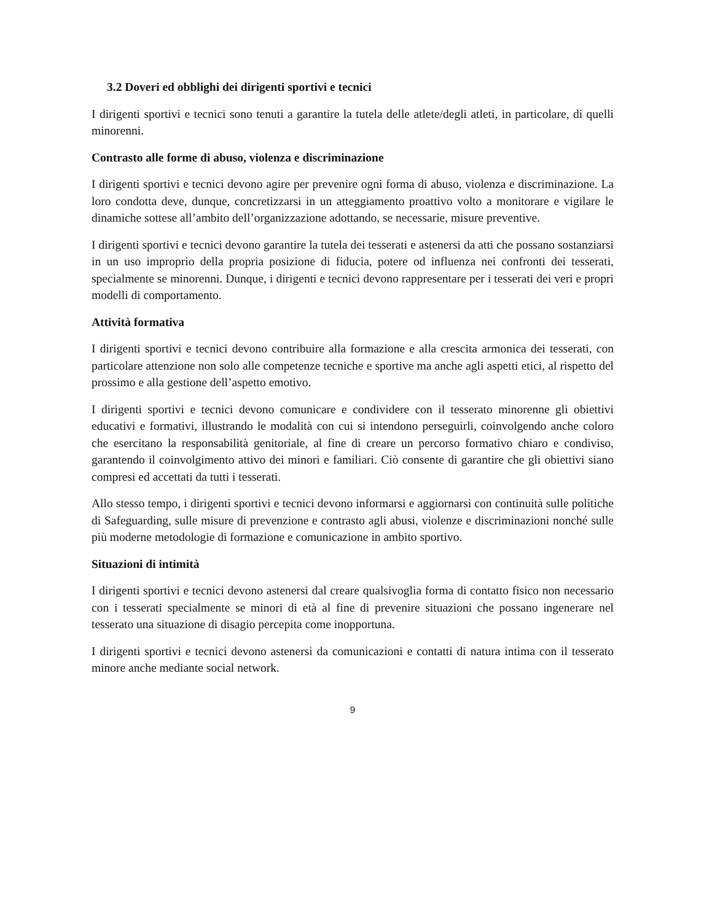3.2 Doveri ed obblighi dei dirigenti sportivi e tecnici
I dirigenti sportivi e tecnici sono tenuti a garantire la tutela delle atlete/degli atleti, in particolare, di quelli minorenni.
Contrasto alle forme di abuso, violenza e discriminazione
I dirigenti sportivi e tecnici devono agire per prevenire ogni forma di abuso, violenza e discriminazione. La loro condotta deve, dunque, concretizzarsi in un atteggiamento proattivo volto a monitorare e vigilare le dinamiche sottese all’ambito dell’organizzazione adottando, se necessarie, misure preventive.
I dirigenti sportivi e tecnici devono garantire la tutela dei tesserati e astenersi da atti che possano sostanziarsi in un uso improprio della propria posizione di fiducia, potere od influenza nei confronti dei tesserati, specialmente se minorenni. Dunque, i dirigenti e tecnici devono rappresentare per i tesserati dei veri e propri modelli di comportamento.
Attività formativa
I dirigenti sportivi e tecnici devono contribuire alla formazione e alla crescita armonica dei tesserati, con particolare attenzione non solo alle competenze tecniche e sportive ma anche agli aspetti etici, al rispetto del prossimo e alla gestione dell’aspetto emotivo.
I dirigenti sportivi e tecnici devono comunicare e condividere con il tesserato minorenne gli obiettivi educativi e formativi, illustrando le modalità con cui si intendono perseguirli, coinvolgendo anche coloro che esercitano la responsabilità genitoriale, al fine di creare un percorso formativo chiaro e condiviso, garantendo il coinvolgimento attivo dei minori e familiari. Ciò consente di garantire che gli obiettivi siano compresi ed accettati da tutti i tesserati.
Allo stesso tempo, i dirigenti sportivi e tecnici devono informarsi e aggiornarsi con continuità sulle politiche di Safeguarding, sulle misure di prevenzione e contrasto agli abusi, violenze e discriminazioni nonché sulle più moderne metodologie di formazione e comunicazione in ambito sportivo.
Situazioni di intimità
I dirigenti sportivi e tecnici devono astenersi dal creare qualsivoglia forma di contatto fisico non necessario con i tesserati specialmente se minori di età al fine di prevenire situazioni che possano ingenerare nel tesserato una situazione di disagio percepita come inopportuna.
I dirigenti sportivi e tecnici devono astenersi da comunicazioni e contatti di natura intima con il tesserato minore anche mediante social network.
9